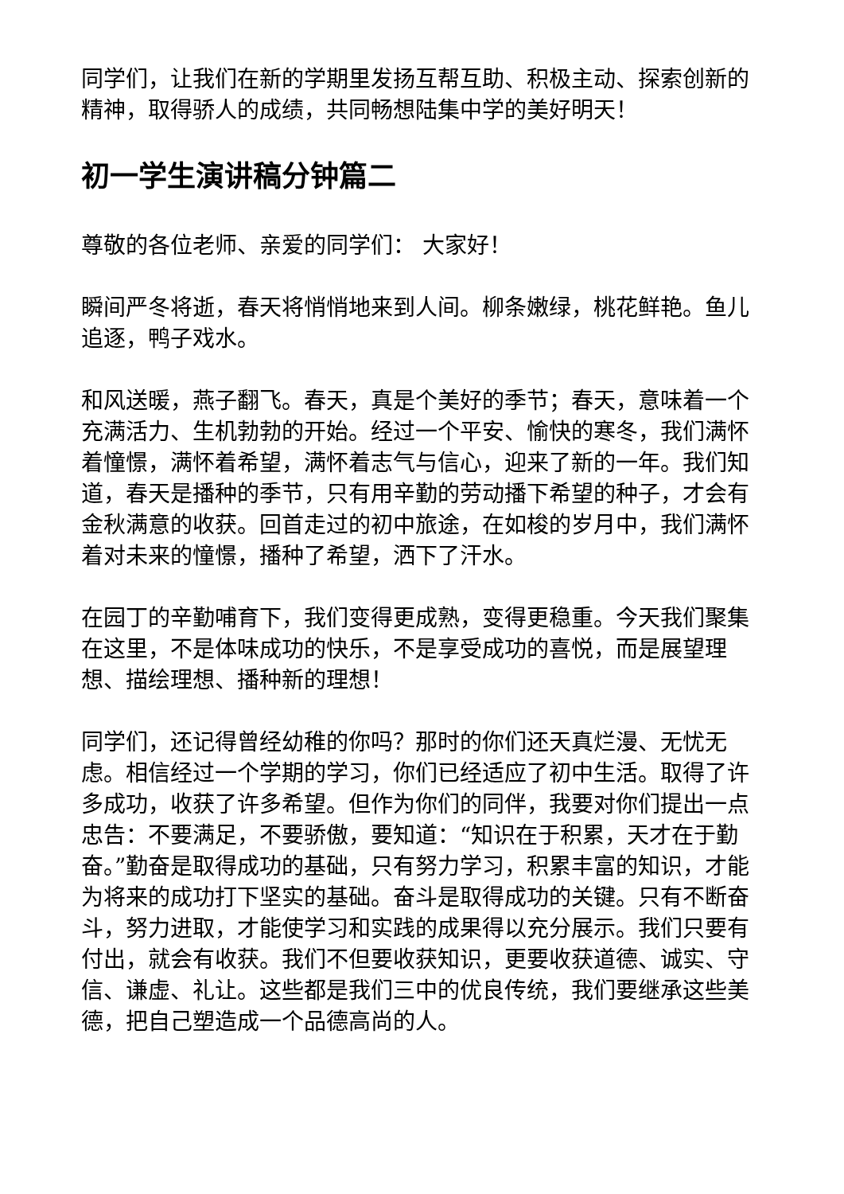同学们，让我们在新的学期里发扬互帮互助、积极主动、探索创新的精神，取得骄人的成绩，共同畅想陆集中学的美好明天！
初一学生演讲稿分钟篇二
尊敬的各位老师、亲爱的同学们： 大家好！
瞬间严冬将逝，春天将悄悄地来到人间。柳条嫩绿，桃花鲜艳。鱼儿追逐，鸭子戏水。
和风送暖，燕子翻飞。春天，真是个美好的季节；春天，意味着一个充满活力、生机勃勃的开始。经过一个平安、愉快的寒冬，我们满怀着憧憬，满怀着希望，满怀着志气与信心，迎来了新的一年。我们知道，春天是播种的季节，只有用辛勤的劳动播下希望的种子，才会有金秋满意的收获。回首走过的初中旅途，在如梭的岁月中，我们满怀着对未来的憧憬，播种了希望，洒下了汗水。
在园丁的辛勤哺育下，我们变得更成熟，变得更稳重。今天我们聚集在这里，不是体味成功的快乐，不是享受成功的喜悦，而是展望理想、描绘理想、播种新的理想！
同学们，还记得曾经幼稚的你吗？那时的你们还天真烂漫、无忧无虑。相信经过一个学期的学习，你们已经适应了初中生活。取得了许多成功，收获了许多希望。但作为你们的同伴，我要对你们提出一点忠告：不要满足，不要骄傲，要知道：“知识在于积累，天才在于勤奋。”勤奋是取得成功的基础，只有努力学习，积累丰富的知识，才能为将来的成功打下坚实的基础。奋斗是取得成功的关键。只有不断奋斗，努力进取，才能使学习和实践的成果得以充分展示。我们只要有付出，就会有收获。我们不但要收获知识，更要收获道德、诚实、守信、谦虚、礼让。这些都是我们三中的优良传统，我们要继承这些美 德，把自己塑造成一个品德高尚的人。